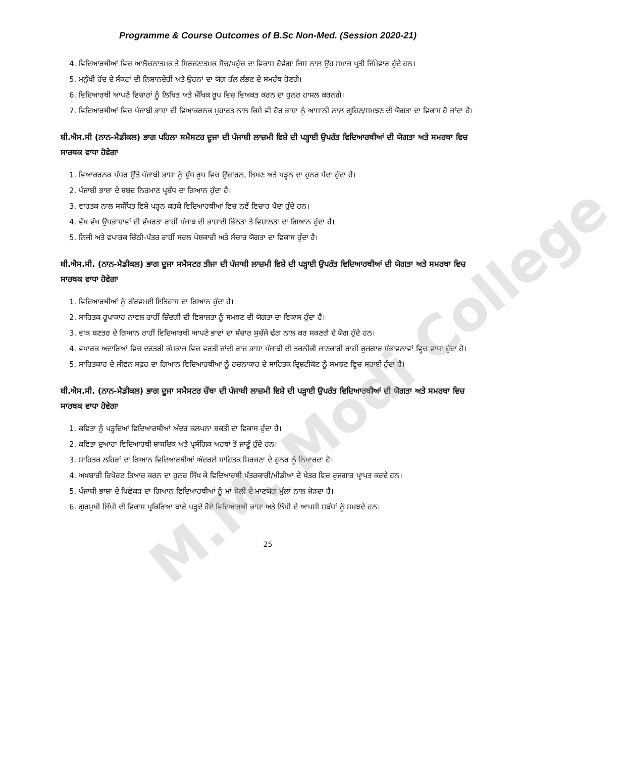M.M. Modi College
Programme & Course Outcomes of B.Sc Non-Med. (Session 2020-21)
4. ਵਿਦਿਆਰਥੀਆਂ ਵਿਚ ਆਲੋਚਨਾਤਮਕ ਤੇ ਸਿਰਜਣਾਤਮਕ ਸੋਚ/ਪਹੁੰਚ ਦਾ ਵਿਕਾਸ ਹੋਵੇਗਾ ਜਿਸ ਨਾਲ ਉਹ ਸਮਾਜ ਪ੍ਰਤੀ ਜਿੰਮੇਵਾਰ ਹੁੰਦੇ ਹਨ।
5. ਮਨੁੱਖੀ ਹੋਂਦ ਦੇ ਸੰਕਟਾਂ ਦੀ ਨਿਸ਼ਾਨਦੇਹੀ ਅਤੇ ਉਹਨਾਂ ਦਾ ਯੋਗ ਹੱਲ ਲੱਭਣ ਦੇ ਸਮਰੱਥ ਹੋਣਗੇ।
6. ਵਿਦਿਆਰਥੀ ਆਪਣੇ ਵਿਚਾਰਾਂ ਨੂੰ ਲਿਖਿਤ ਅਤੇ ਮੌਖਿਕ ਰੂਪ ਵਿਚ ਵਿਅਕਤ ਕਰਨ ਦਾ ਹੁਨਰ ਹਾਸਲ ਕਰਨਗੇ।
7. ਵਿਦਿਆਰਥੀਆਂ ਵਿਚ ਪੰਜਾਬੀ ਭਾਸ਼ਾ ਦੀ ਵਿਆਕਰਨਕ ਮੁਹਾਰਤ ਨਾਲ ਕਿਸੇ ਵੀ ਹੋਰ ਭਾਸ਼ਾ ਨੂੰ ਆਸਾਨੀ ਨਾਲ ਗ੍ਰਹਿਣ/ਸਮਝਣ ਦੀ ਯੋਗਤਾ ਦਾ ਵਿਕਾਸ ਹੋ ਜਾਂਦਾ ਹੈ।
ਬੀ.ਐਸ.ਸੀ (ਨਾਨ-ਮੈਡੀਕਲ) ਭਾਗ ਪਹਿਲਾ ਸਮੈਸਟਰ ਦੂਜਾ ਦੀ ਪੰਜਾਬੀ ਲਾਜ਼ਮੀ ਵਿਸ਼ੇ ਦੀ ਪੜ੍ਹਾਈ ਉਪਰੰਤ ਵਿਦਿਆਰਥੀਆਂ ਦੀ ਯੋਗਤਾ ਅਤੇ ਸਮਰਥਾ ਵਿਚ ਸਾਰਥਕ ਵਾਧਾ ਹੋਵੇਗਾ
1. ਵਿਆਕਰਨਕ ਪੱਧਰ ਉੱਤੇ ਪੰਜਾਬੀ ਭਾਸ਼ਾ ਨੂੰ ਸ਼ੁੱਧ ਰੂਪ ਵਿਚ ਉਚਾਰਨ, ਲਿਖਣ ਅਤੇ ਪੜ੍ਹਨ ਦਾ ਹੁਨਰ ਪੈਦਾ ਹੁੰਦਾ ਹੈ।
2. ਪੰਜਾਬੀ ਭਾਸ਼ਾ ਦੇ ਸ਼ਬਦ ਨਿਰਮਾਣ ਪ੍ਰਬੰਧ ਦਾ ਗਿਆਨ ਹੁੰਦਾ ਹੈ।
3. ਵਾਰਤਕ ਨਾਲ ਸਬੰਧਿਤ ਵਿਸ਼ੇ ਪੜ੍ਹਨ ਕਰਕੇ ਵਿਦਿਆਰਥੀਆਂ ਵਿਚ ਨਵੇਂ ਵਿਚਾਰ ਪੈਦਾ ਹੁੰਦੇ ਹਨ।
4. ਵੱਖ ਵੱਖ ਉਪਭਾਸ਼ਾਵਾਂ ਦੀ ਵੱਖਰਤਾ ਰਾਹੀਂ ਪੰਜਾਬ ਦੀ ਭਾਸ਼ਾਈ ਭਿੰਨਤਾ ਤੇ ਵਿਸ਼ਾਲਤਾ ਦਾ ਗਿਆਨ ਹੁੰਦਾ ਹੈ।
5. ਨਿਜੀ ਅਤੇ ਵਪਾਰਕ ਚਿੱਠੀ-ਪੱਤਰ ਰਾਹੀਂ ਸਰਲ ਪੇਸ਼ਕਾਰੀ ਅਤੇ ਸੰਚਾਰ ਯੋਗਤਾ ਦਾ ਵਿਕਾਸ ਹੁੰਦਾ ਹੈ।
ਬੀ.ਐਸ.ਸੀ. (ਨਾਨ-ਮੈਡੀਕਲ) ਭਾਗ ਦੂਜਾ ਸਮੈਸਟਰ ਤੀਜਾ ਦੀ ਪੰਜਾਬੀ ਲਾਜ਼ਮੀ ਵਿਸ਼ੇ ਦੀ ਪੜ੍ਹਾਈ ਉਪਰੰਤ ਵਿਦਿਆਰਥੀਆਂ ਦੀ ਯੋਗਤਾ ਅਤੇ ਸਮਰਥਾ ਵਿਚ ਸਾਰਥਕ ਵਾਧਾ ਹੋਵੇਗਾ
1. ਵਿਦਿਆਰਥੀਆਂ ਨੂੰ ਗੌਰਵਮਈ ਇਤਿਹਾਸ ਦਾ ਗਿਆਨ ਹੁੰਦਾ ਹੈ।
2. ਸਾਹਿਤਕ ਰੂਪਾਕਾਰ ਨਾਵਲ ਰਾਹੀਂ ਜ਼ਿੰਦਗੀ ਦੀ ਵਿਸ਼ਾਲਤਾ ਨੂੰ ਸਮਝਣ ਦੀ ਯੋਗਤਾ ਦਾ ਵਿਕਾਸ ਹੁੰਦਾ ਹੈ।
3. ਵਾਕ ਬਣਤਰ ਦੇ ਗਿਆਨ ਰਾਹੀਂ ਵਿਦਿਆਰਥੀ ਆਪਣੇ ਭਾਵਾਂ ਦਾ ਸੰਚਾਰ ਸੁਚੱਜੇ ਢੰਗ ਨਾਲ ਕਰ ਸਕਣਗੇ ਦੇ ਯੋਗ ਹੁੰਦੇ ਹਨ।
4. ਵਪਾਰਕ ਅਦਾਰਿਆਂ ਵਿਚ ਦਫਤਰੀ ਕੰਮਕਾਜ ਵਿਚ ਵਰਤੀ ਜਾਂਦੀ ਰਾਜ ਭਾਸ਼ਾ ਪੰਜਾਬੀ ਦੀ ਤਕਨੀਕੀ ਜਾਣਕਾਰੀ ਰਾਹੀਂ ਰੁਜ਼ਗਾਰ ਸੰਭਾਵਨਾਵਾਂ ਵ੍ਹਿਚ ਵਾਧਾ ਹੁੰਦਾ ਹੈ।
5. ਸਾਹਿਤਕਾਰ ਦੇ ਜੀਵਨ ਸਫ਼ਰ ਦਾ ਗਿਆਨ ਵਿਦਿਆਰਥੀਆਂ ਨੂੰ ਰਚਨਾਕਾਰ ਦੇ ਸਾਹਿਤਕ ਦ੍ਰਿਸ਼ਟੀਕੋਣ ਨੂੰ ਸਮਝਣ ਵ੍ਹਿਚ ਸਹਾਈ ਹੁੰਦਾ ਹੈ।
ਬੀ.ਐਸ.ਸੀ. (ਨਾਨ-ਮੈਡੀਕਲ) ਭਾਗ ਦੂਜਾ ਸਮੈਸਟਰ ਚੌਥਾ ਦੀ ਪੰਜਾਬੀ ਲਾਜ਼ਮੀ ਵਿਸ਼ੇ ਦੀ ਪੜ੍ਹਾਈ ਉਪਰੰਤ ਵਿਦਿਆਰਥੀਆਂ ਦੀ ਯੋਗਤਾ ਅਤੇ ਸਮਰਥਾ ਵਿਚ ਸਾਰਥਕ ਵਾਧਾ ਹੋਵੇਗਾ
1. ਕਵਿਤਾ ਨੂੰ ਪੜ੍ਹਦਿਆਂ ਵਿਦਿਆਰਥੀਆਂ ਅੰਦਰ ਕਲਪਨਾ ਸ਼ਕਤੀ ਦਾ ਵਿਕਾਸ ਹੁੰਦਾ ਹੈ।
2. ਕਵਿਤਾ ਦੁਆਰਾ ਵਿਦਿਆਰਥੀ ਸ਼ਾਬਦਿਕ ਅਤੇ ਪ੍ਰਸੰਗਿਕ ਅਰਥਾਂ ਤੋਂ ਜਾਣੂੰ ਹੁੰਦੇ ਹਨ।
3. ਸਾਹਿਤਕ ਲਹਿਰਾਂ ਦਾ ਗਿਆਨ ਵਿਦਿਆਰਥੀਆਂ ਅੰਦਰਲੇ ਸਾਹਿਤਕ ਸਿਰਜਣਾ ਦੇ ਹੁਨਰ ਨੂੰ ਨਿਖਾਰਦਾ ਹੈ।
4. ਅਖਬਾਰੀ ਰਿਪੋਰਟ ਤਿਆਰ ਕਰਨ ਦਾ ਹੁਨਰ ਸਿੱਖ ਕੇ ਵਿਦਿਆਰਥੀ ਪੱਤਰਕਾਰੀ/ਮੀਡੀਆ ਦੇ ਖੇਤਰ ਵਿਚ ਰੁਜਗਾਰ ਪ੍ਰਾਪਤ ਕਰਦੇ ਹਨ।
5. ਪੰਜਾਬੀ ਭਾਸ਼ਾ ਦੇ ਪਿਛੋਕੜ ਦਾ ਗਿਆਨ ਵਿਦਿਆਰਥੀਆਂ ਨੂੰ ਮਾਂ ਬੋਲੀ ਦੇ ਮਾਣਯੋਗ ਮੁੱਲਾਂ ਨਾਲ ਜੋੜਦਾ ਹੈ।
6. ਗੁਰਮੁਖੀ ਲਿੱਪੀ ਦੀ ਵਿਕਾਸ ਪ੍ਰਕਿਰਿਆ ਬਾਰੇ ਪੜ੍ਹਦੇ ਹੋਏ ਵਿਦਿਆਰਥੀ ਭਾਸ਼ਾ ਅਤੇ ਲਿੱਪੀ ਦੇ ਆਪਸੀ ਸਬੰਧਾਂ ਨੂੰ ਸਮਝਦੇ ਹਨ।
25